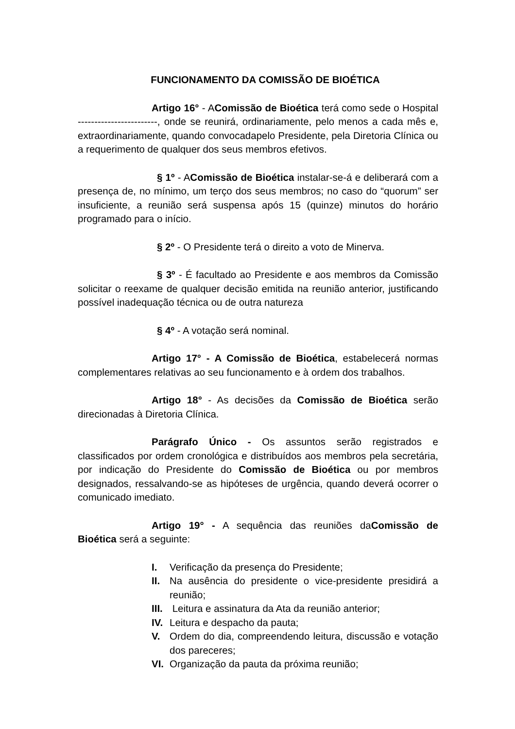FUNCIONAMENTO DA COMISSÃO DE BIOÉTICA
Artigo 16° - AComissão de Bioética terá como sede o Hospital ------------------------, onde se reunirá, ordinariamente, pelo menos a cada mês e, extraordinariamente, quando convocadapelo Presidente, pela Diretoria Clínica ou a requerimento de qualquer dos seus membros efetivos.
§ 1º - AComissão de Bioética instalar-se-á e deliberará com a presença de, no mínimo, um terço dos seus membros; no caso do “quorum” ser insuficiente, a reunião será suspensa após 15 (quinze) minutos do horário programado para o início.
§ 2º - O Presidente terá o direito a voto de Minerva.
§ 3º - É facultado ao Presidente e aos membros da Comissão solicitar o reexame de qualquer decisão emitida na reunião anterior, justificando possível inadequação técnica ou de outra natureza
§ 4º - A votação será nominal.
Artigo 17° - A Comissão de Bioética, estabelecerá normas complementares relativas ao seu funcionamento e à ordem dos trabalhos.
Artigo 18° - As decisões da Comissão de Bioética serão direcionadas à Diretoria Clínica.
Parágrafo Único - Os assuntos serão registrados e classificados por ordem cronológica e distribuídos aos membros pela secretária, por indicação do Presidente do Comissão de Bioética ou por membros designados, ressalvando-se as hipóteses de urgência, quando deverá ocorrer o comunicado imediato.
Artigo 19° - A sequência das reuniões daComissão de Bioética será a seguinte:
I. Verificação da presença do Presidente;
II. Na ausência do presidente o vice-presidente presidirá a reunião;
III. Leitura e assinatura da Ata da reunião anterior;
IV. Leitura e despacho da pauta;
V. Ordem do dia, compreendendo leitura, discussão e votação dos pareceres;
VI. Organização da pauta da próxima reunião;